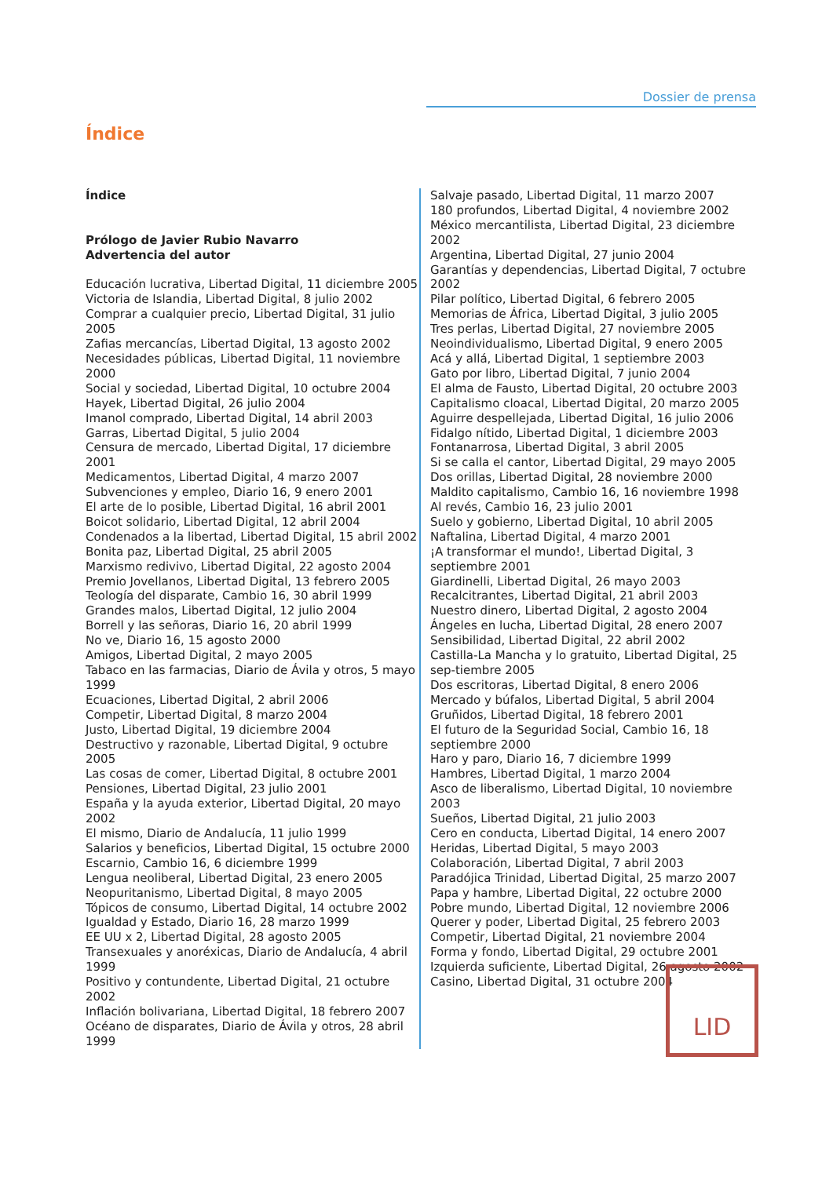Dossier de prensa
Índice
Índice
Prólogo de Javier Rubio Navarro
Advertencia del autor
Educación lucrativa, Libertad Digital, 11 diciembre 2005
Victoria de Islandia, Libertad Digital, 8 julio 2002
Comprar a cualquier precio, Libertad Digital, 31 julio 2005
Zafias mercancías, Libertad Digital, 13 agosto 2002
Necesidades públicas, Libertad Digital, 11 noviembre 2000
Social y sociedad, Libertad Digital, 10 octubre 2004
Hayek, Libertad Digital, 26 julio 2004
Imanol comprado, Libertad Digital, 14 abril 2003
Garras, Libertad Digital, 5 julio 2004
Censura de mercado, Libertad Digital, 17 diciembre 2001
Medicamentos, Libertad Digital, 4 marzo 2007
Subvenciones y empleo, Diario 16, 9 enero 2001
El arte de lo posible, Libertad Digital, 16 abril 2001
Boicot solidario, Libertad Digital, 12 abril 2004
Condenados a la libertad, Libertad Digital, 15 abril 2002
Bonita paz, Libertad Digital, 25 abril 2005
Marxismo redivivo, Libertad Digital, 22 agosto 2004
Premio Jovellanos, Libertad Digital, 13 febrero 2005
Teología del disparate, Cambio 16, 30 abril 1999
Grandes malos, Libertad Digital, 12 julio 2004
Borrell y las señoras, Diario 16, 20 abril 1999
No ve, Diario 16, 15 agosto 2000
Amigos, Libertad Digital, 2 mayo 2005
Tabaco en las farmacias, Diario de Ávila y otros, 5 mayo 1999
Ecuaciones, Libertad Digital, 2 abril 2006
Competir, Libertad Digital, 8 marzo 2004
Justo, Libertad Digital, 19 diciembre 2004
Destructivo y razonable, Libertad Digital, 9 octubre 2005
Las cosas de comer, Libertad Digital, 8 octubre 2001
Pensiones, Libertad Digital, 23 julio 2001
España y la ayuda exterior, Libertad Digital, 20 mayo 2002
El mismo, Diario de Andalucía, 11 julio 1999
Salarios y beneficios, Libertad Digital, 15 octubre 2000
Escarnio, Cambio 16, 6 diciembre 1999
Lengua neoliberal, Libertad Digital, 23 enero 2005
Neopuritanismo, Libertad Digital, 8 mayo 2005
Tópicos de consumo, Libertad Digital, 14 octubre 2002
Igualdad y Estado, Diario 16, 28 marzo 1999
EE UU x 2, Libertad Digital, 28 agosto 2005
Transexuales y anoréxicas, Diario de Andalucía, 4 abril 1999
Positivo y contundente, Libertad Digital, 21 octubre 2002
Inflación bolivariana, Libertad Digital, 18 febrero 2007
Océano de disparates, Diario de Ávila y otros, 28 abril 1999
Salvaje pasado, Libertad Digital, 11 marzo 2007
180 profundos, Libertad Digital, 4 noviembre 2002
México mercantilista, Libertad Digital, 23 diciembre 2002
Argentina, Libertad Digital, 27 junio 2004
Garantías y dependencias, Libertad Digital, 7 octubre 2002
Pilar político, Libertad Digital, 6 febrero 2005
Memorias de África, Libertad Digital, 3 julio 2005
Tres perlas, Libertad Digital, 27 noviembre 2005
Neoindividualismo, Libertad Digital, 9 enero 2005
Acá y allá, Libertad Digital, 1 septiembre 2003
Gato por libro, Libertad Digital, 7 junio 2004
El alma de Fausto, Libertad Digital, 20 octubre 2003
Capitalismo cloacal, Libertad Digital, 20 marzo 2005
Aguirre despellejada, Libertad Digital, 16 julio 2006
Fidalgo nítido, Libertad Digital, 1 diciembre 2003
Fontanarrosa, Libertad Digital, 3 abril 2005
Si se calla el cantor, Libertad Digital, 29 mayo 2005
Dos orillas, Libertad Digital, 28 noviembre 2000
Maldito capitalismo, Cambio 16, 16 noviembre 1998
Al revés, Cambio 16, 23 julio 2001
Suelo y gobierno, Libertad Digital, 10 abril 2005
Naftalina, Libertad Digital, 4 marzo 2001
¡A transformar el mundo!, Libertad Digital, 3 septiembre 2001
Giardinelli, Libertad Digital, 26 mayo 2003
Recalcitrantes, Libertad Digital, 21 abril 2003
Nuestro dinero, Libertad Digital, 2 agosto 2004
Ángeles en lucha, Libertad Digital, 28 enero 2007
Sensibilidad, Libertad Digital, 22 abril 2002
Castilla-La Mancha y lo gratuito, Libertad Digital, 25 sep-tiembre 2005
Dos escritoras, Libertad Digital, 8 enero 2006
Mercado y búfalos, Libertad Digital, 5 abril 2004
Gruñidos, Libertad Digital, 18 febrero 2001
El futuro de la Seguridad Social, Cambio 16, 18 septiembre 2000
Haro y paro, Diario 16, 7 diciembre 1999
Hambres, Libertad Digital, 1 marzo 2004
Asco de liberalismo, Libertad Digital, 10 noviembre 2003
Sueños, Libertad Digital, 21 julio 2003
Cero en conducta, Libertad Digital, 14 enero 2007
Heridas, Libertad Digital, 5 mayo 2003
Colaboración, Libertad Digital, 7 abril 2003
Paradójica Trinidad, Libertad Digital, 25 marzo 2007
Papa y hambre, Libertad Digital, 22 octubre 2000
Pobre mundo, Libertad Digital, 12 noviembre 2006
Querer y poder, Libertad Digital, 25 febrero 2003
Competir, Libertad Digital, 21 noviembre 2004
Forma y fondo, Libertad Digital, 29 octubre 2001
Izquierda suficiente, Libertad Digital, 26 agosto 2002
Casino, Libertad Digital, 31 octubre 2004
LID